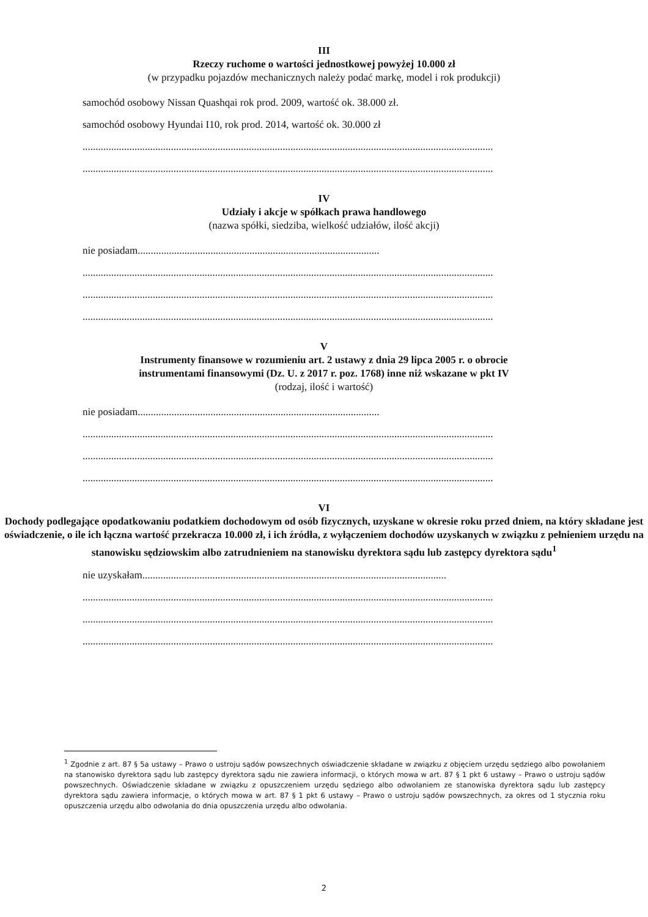III
Rzeczy ruchome o wartości jednostkowej powyżej 10.000 zł
(w przypadku pojazdów mechanicznych należy podać markę, model i rok produkcji)
samochód osobowy Nissan Quashqai rok prod. 2009, wartość ok. 38.000 zł.
samochód osobowy Hyundai I10, rok prod. 2014, wartość ok. 30.000 zł
..............................................................................................................................................................
..............................................................................................................................................................
IV
Udziały i akcje w spółkach prawa handlowego
(nazwa spółki, siedziba, wielkość udziałów, ilość akcji)
nie posiadam.............................................................................................
..............................................................................................................................................................
..............................................................................................................................................................
..............................................................................................................................................................
V
Instrumenty finansowe w rozumieniu art. 2 ustawy z dnia 29 lipca 2005 r. o obrocie
instrumentami finansowymi (Dz. U. z 2017 r. poz. 1768) inne niż wskazane w pkt IV
(rodzaj, ilość i wartość)
nie posiadam.............................................................................................
..............................................................................................................................................................
..............................................................................................................................................................
..............................................................................................................................................................
VI
Dochody podlegające opodatkowaniu podatkiem dochodowym od osób fizycznych, uzyskane w okresie roku przed dniem, na który składane jest oświadczenie, o ile ich łączna wartość przekracza 10.000 zł, i ich źródła, z wyłączeniem dochodów uzyskanych w związku z pełnieniem urzędu na stanowisku sędziowskim albo zatrudnieniem na stanowisku dyrektora sądu lub zastępcy dyrektora sądu<sup>1</sup>
nie uzyskałam.....................................................................................................................
..............................................................................................................................................................
..............................................................................................................................................................
..............................................................................................................................................................
<sup>1</sup> Zgodnie z art. 87 § 5a ustawy – Prawo o ustroju sądów powszechnych oświadczenie składane w związku z objęciem urzędu sędziego albo powołaniem na stanowisko dyrektora sądu lub zastępcy dyrektora sądu nie zawiera informacji, o których mowa w art. 87 § 1 pkt 6 ustawy – Prawo o ustroju sądów powszechnych. Oświadczenie składane w związku z opuszczeniem urzędu sędziego albo odwołaniem ze stanowiska dyrektora sądu lub zastępcy dyrektora sądu zawiera informacje, o których mowa w art. 87 § 1 pkt 6 ustawy – Prawo o ustroju sądów powszechnych, za okres od 1 stycznia roku opuszczenia urzędu albo odwołania do dnia opuszczenia urzędu albo odwołania.
2